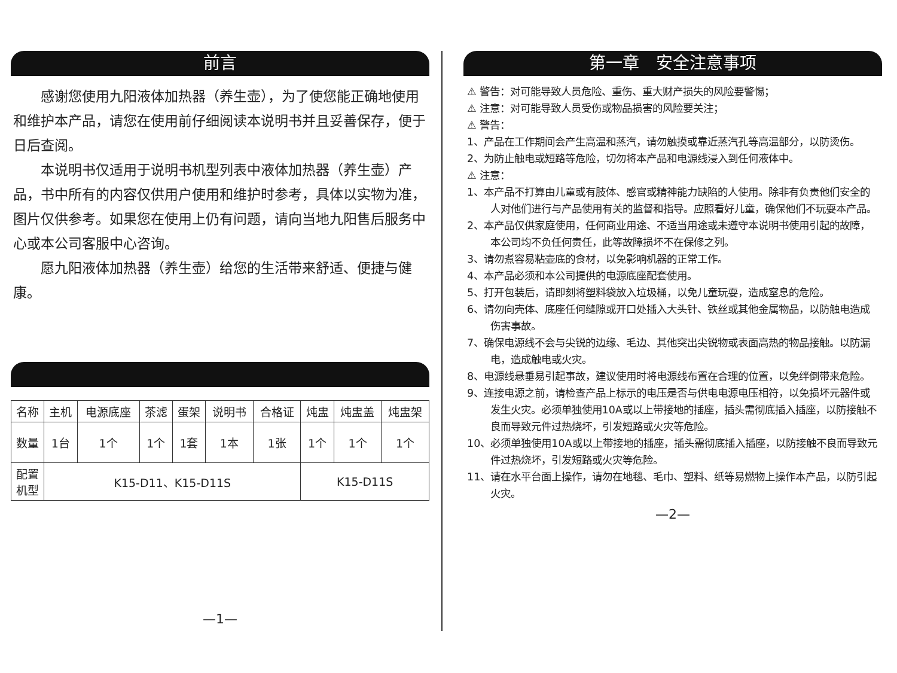前言
感谢您使用九阳液体加热器（养生壶），为了使您能正确地使用和维护本产品，请您在使用前仔细阅读本说明书并且妥善保存，便于日后查阅。
本说明书仅适用于说明书机型列表中液体加热器（养生壶）产品，书中所有的内容仅供用户使用和维护时参考，具体以实物为准，图片仅供参考。如果您在使用上仍有问题，请向当地九阳售后服务中心或本公司客服中心咨询。
愿九阳液体加热器（养生壶）给您的生活带来舒适、便捷与健康。
| 名称 | 主机 | 电源底座 | 茶滤 | 蛋架 | 说明书 | 合格证 | 炖盅 | 炖盅盖 | 炖盅架 |
| 数量 | 1台 | 1个 | 1个 | 1套 | 1本 | 1张 | 1个 | 1个 | 1个 |
| 配置 机型 | K15-D11、K15-D11S | | | | | | K15-D11S | | |
—1—
第一章　安全注意事项
⚠ 警告：对可能导致人员危险、重伤、重大财产损失的风险要警惕；
⚠ 注意：对可能导致人员受伤或物品损害的风险要关注；
⚠ 警告：
1、产品在工作期间会产生高温和蒸汽，请勿触摸或靠近蒸汽孔等高温部分，以防烫伤。
2、为防止触电或短路等危险，切勿将本产品和电源线浸入到任何液体中。
⚠ 注意：
1、本产品不打算由儿童或有肢体、感官或精神能力缺陷的人使用。除非有负责他们安全的人对他们进行与产品使用有关的监督和指导。应照看好儿童，确保他们不玩耍本产品。
2、本产品仅供家庭使用，任何商业用途、不适当用途或未遵守本说明书使用引起的故障，本公司均不负任何责任，此等故障损坏不在保修之列。
3、请勿煮容易粘壶底的食材，以免影响机器的正常工作。
4、本产品必须和本公司提供的电源底座配套使用。
5、打开包装后，请即刻将塑料袋放入垃圾桶，以免儿童玩耍，造成窒息的危险。
6、请勿向壳体、底座任何缝隙或开口处插入大头针、铁丝或其他金属物品，以防触电造成伤害事故。
7、确保电源线不会与尖锐的边缘、毛边、其他突出尖锐物或表面高热的物品接触。以防漏电，造成触电或火灾。
8、电源线悬垂易引起事故，建议使用时将电源线布置在合理的位置，以免绊倒带来危险。
9、连接电源之前，请检查产品上标示的电压是否与供电电源电压相符，以免损坏元器件或发生火灾。必须单独使用10A或以上带接地的插座，插头需彻底插入插座，以防接触不良而导致元件过热烧坏，引发短路或火灾等危险。
10、必须单独使用10A或以上带接地的插座，插头需彻底插入插座，以防接触不良而导致元件过热烧坏，引发短路或火灾等危险。
11、请在水平台面上操作，请勿在地毯、毛巾、塑料、纸等易燃物上操作本产品，以防引起火灾。
—2—